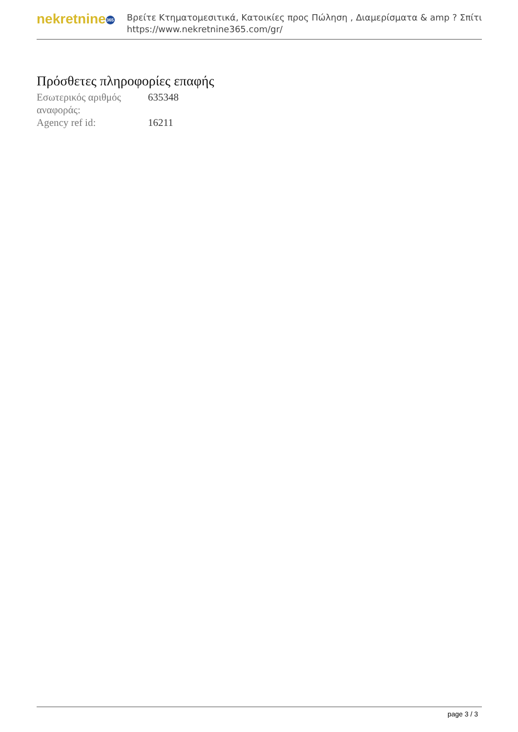nekretnine 365
Βρείτε Κτηματομεσιτικά, Κατοικίες προς Πώληση , Διαμερίσματα & amp ? Σπίτι
https://www.nekretnine365.com/gr/
Πρόσθετες πληροφορίες επαφής
| Εσωτερικός αριθμός αναφοράς: | 635348 |
| Agency ref id: | 16211 |
page 3 / 3